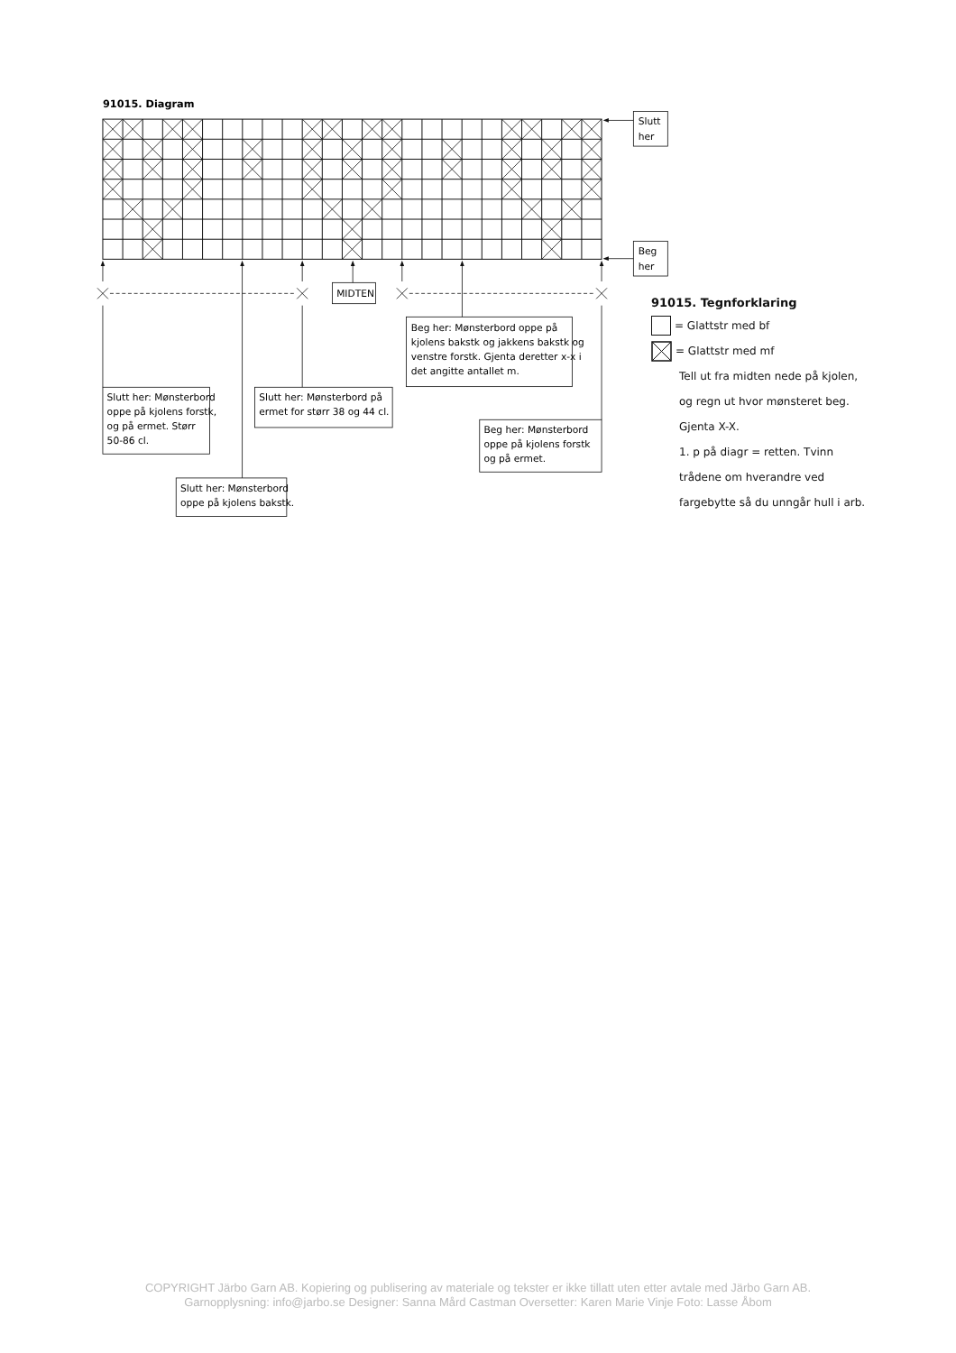91015. Diagram
Slutt
her
Beg
her
MIDTEN
Beg her: Mønsterbord oppe på
kjolens bakstk og jakkens bakstk og
venstre forstk. Gjenta deretter x-x i
det angitte antallet m.
Slutt her: Mønsterbord
oppe på kjolens forstk,
og på ermet. Størr
50-86 cl.
Slutt her: Mønsterbord på
ermet for størr 38 og 44 cl.
Beg her: Mønsterbord
oppe på kjolens forstk
og på ermet.
Slutt her: Mønsterbord
oppe på kjolens bakstk.
91015. Tegnforklaring
= Glattstr med bf
= Glattstr med mf
Tell ut fra midten nede på kjolen,
og regn ut hvor mønsteret beg.
Gjenta X-X.
1. p på diagr = retten. Tvinn
trådene om hverandre ved
fargebytte så du unngår hull i arb.
COPYRIGHT Järbo Garn AB. Kopiering og publisering av materiale og tekster er ikke tillatt uten etter avtale med Järbo Garn AB.
Garnopplysning: info@jarbo.se Designer: Sanna Mård Castman Oversetter: Karen Marie Vinje Foto: Lasse Åbom